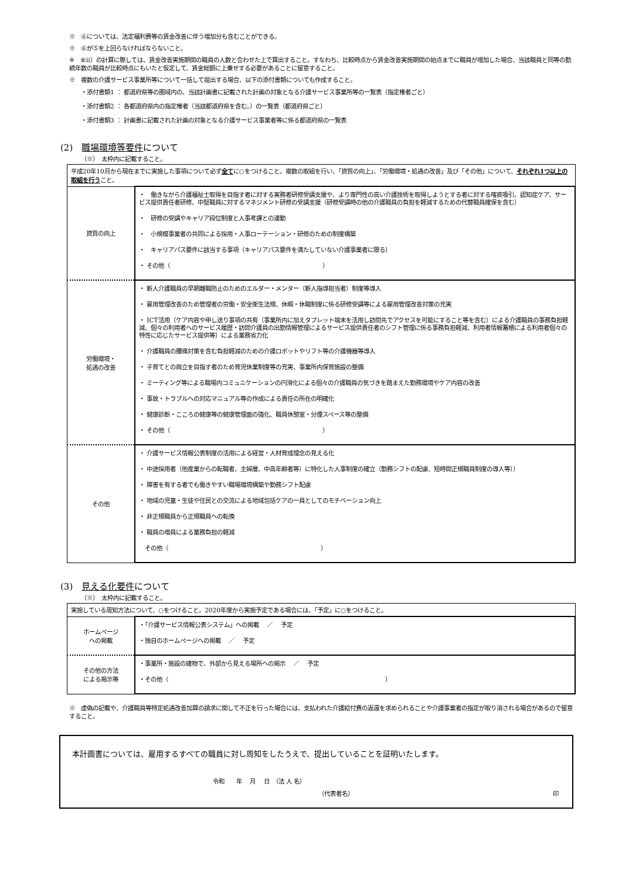※　⑥については、法定福利費等の賃金改善に伴う増加分も含むことができる。
※　⑥が⑤を上回らなければならないこと。
※　⑥ⅱ）の計算に際しては、賃金改善実施期間の職員の人数と合わせた上で算出すること。すなわち、比較時点から賃金改善実施期間の始点までに職員が増加した場合、当該職員と同等の勤続年数の職員が比較時点にもいたと仮定して、賃金総額に上乗せする必要があることに留意すること。
※　複数の介護サービス事業所等について一括して提出する場合、以下の添付書類についても作成すること。
・添付書類1 ： 都道府県等の圏域内の、当該計画書に記載された計画の対象となる介護サービス事業所等の一覧表（指定権者ごと）
・添付書類2 ： 各都道府県内の指定権者（当該都道府県を含む。）の一覧表（都道府県ごと）
・添付書類3 ： 計画書に記載された計画の対象となる介護サービス事業者等に係る都道府県の一覧表
(2)　職場環境等要件について
（※）　太枠内に記載すること。
| 平成20年10月から現在までに実施した事項について必ず 全て に○をつけること。複数の取組を行い、「資質の向上」、「労働環境・処遇の改善」及び「その他」について、 それぞれ1つ以上の取組を行う こと。 | |
| 資質の向上 | ・ 働きながら介護福祉士取得を目指す者に対する実務者研修受講支援や、より専門性の高い介護技術を取得しようとする者に対する喀痰吸引、認知症ケア、サービス提供責任者研修、中堅職員に対するマネジメント研修の受講支援（研修受講時の他の介護職員の負担を軽減するための代替職員確保を含む） ・ 研修の受講やキャリア段位制度と人事考課との連動 ・ 小規模事業者の共同による採用・人事ローテーション・研修のための制度構築 ・ キャリアパス要件に該当する事項（キャリアパス要件を満たしていない介護事業者に限る） ・ その他（ ） |
| 労働環境・ 処遇の改善 | ・ 新人介護職員の早期離職防止のためのエルダー・メンター（新人指導担当者）制度等導入 ・ 雇用管理改善のため管理者の労働・安全衛生法規、休暇・休職制度に係る研修受講等による雇用管理改善対策の充実 ・ ICT活用（ケア内容や申し送り事項の共有（事業所内に加えタブレット端末を活用し訪問先でアクセスを可能にすること等を含む）による介護職員の事務負担軽減、個々の利用者へのサービス履歴・訪問介護員の出勤情報管理によるサービス提供責任者のシフト管理に係る事務負担軽減、利用者情報蓄積による利用者個々の特性に応じたサービス提供等）による業務省力化 ・ 介護職員の腰痛対策を含む負担軽減のための介護ロボットやリフト等の介護機器等導入 ・ 子育てとの両立を目指す者のため育児休業制度等の充実、事業所内保育施設の整備 ・ ミーティング等による職場内コミュニケーションの円滑化による個々の介護職員の気づきを踏まえた勤務環境やケア内容の改善 ・ 事故・トラブルへの対応マニュアル等の作成による責任の所在の明確化 ・ 健康診断・こころの健康等の健康管理面の強化、職員休憩室・分煙スペース等の整備 ・ その他（ ） |
| その他 | ・ 介護サービス情報公表制度の活用による経営・人材育成理念の見える化 ・ 中途採用者（他産業からの転職者、主婦層、中高年齢者等）に特化した人事制度の確立（勤務シフトの配慮、短時間正規職員制度の導入等）） ・ 障害を有する者でも働きやすい職場環境構築や勤務シフト配慮 ・ 地域の児童・生徒や住民との交流による地域包括ケアの一員としてのモチベーション向上 ・ 非正規職員から正規職員への転換 ・ 職員の増員による業務負担の軽減 その他（ ） |
(3)　見える化要件について
（※）　太枠内に記載すること。
| 実施している周知方法について、○をつけること。2020年度から実施予定である場合には、「予定」に○をつけること。 | |
| ホームページ への掲載 | ・「介護サービス情報公表システム」への掲載 ／ 予定 ・独自のホームページへの掲載 ／ 予定 |
| その他の方法 による掲示等 | ・事業所・施設の建物で、外部から見える場所への掲示 ／ 予定 ・その他（ ） |
※　虚偽の記載や、介護職員等特定処遇改善加算の請求に関して不正を行った場合には、支払われた介護給付費の返還を求められることや介護事業者の指定が取り消される場合があるので留意すること。
本計画書については、雇用するすべての職員に対し周知をしたうえで、提出していることを証明いたします。
令和　　年　 月　 日　（法 人 名）
（代表者名） 印